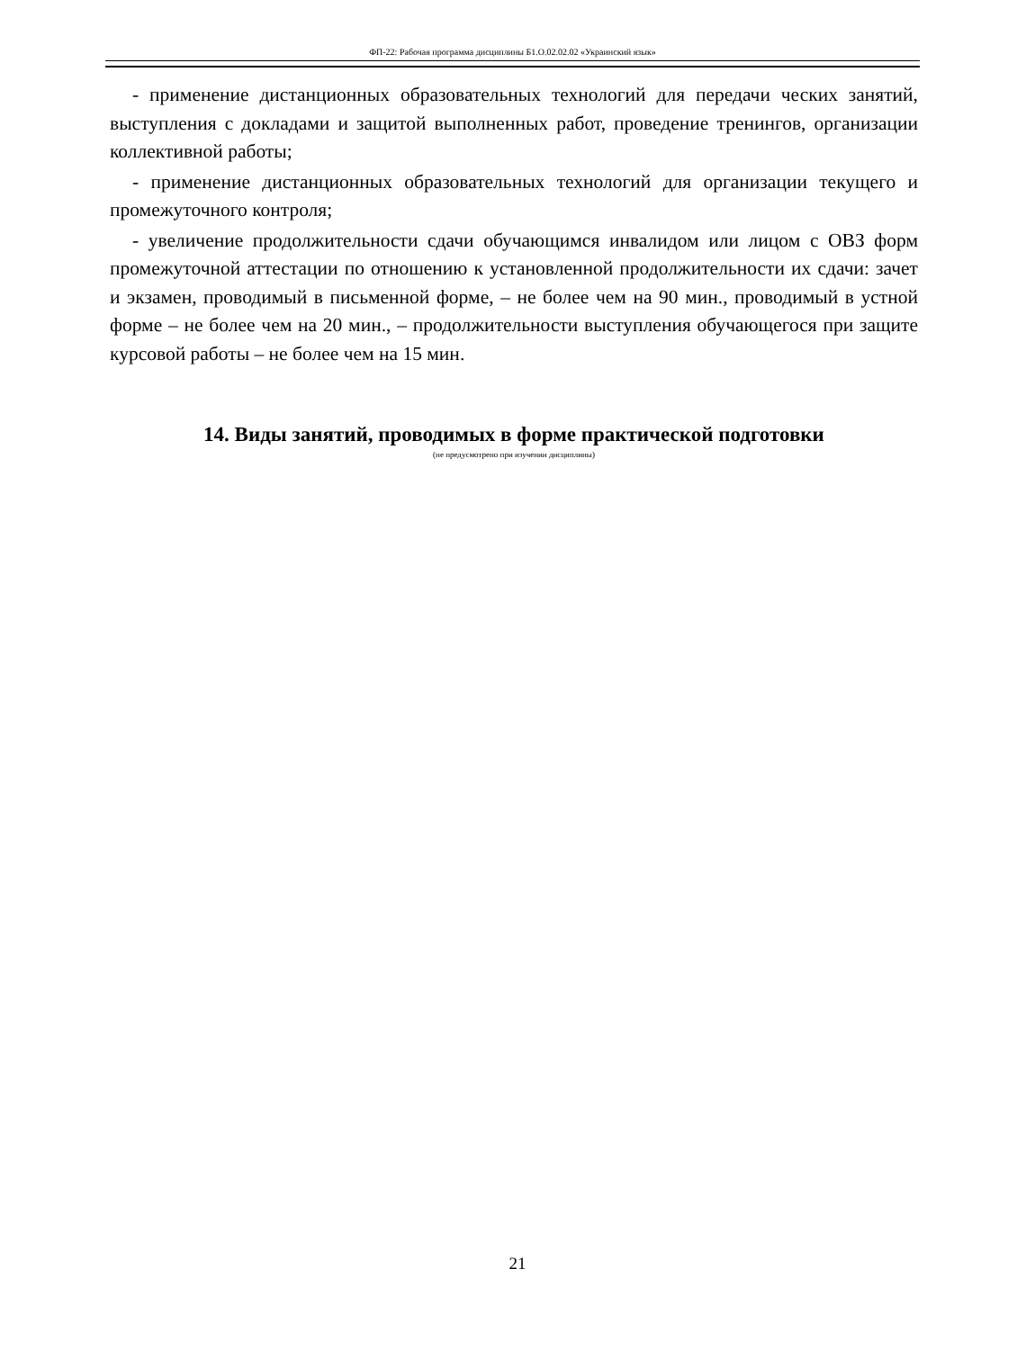ФП-22: Рабочая программа дисциплины Б1.О.02.02.02 «Украинский язык»
- применение дистанционных образовательных технологий для передачи ческих занятий, выступления с докладами и защитой выполненных работ, проведение тренингов, организации коллективной работы;
- применение дистанционных образовательных технологий для организации текущего и промежуточного контроля;
- увеличение продолжительности сдачи обучающимся инвалидом или лицом с ОВЗ форм промежуточной аттестации по отношению к установленной продолжительности их сдачи: зачет и экзамен, проводимый в письменной форме, – не более чем на 90 мин., проводимый в устной форме – не более чем на 20 мин., – продолжительности выступления обучающегося при защите курсовой работы – не более чем на 15 мин.
14. Виды занятий, проводимых в форме практической подготовки
(не предусмотрено при изучении дисциплины)
21